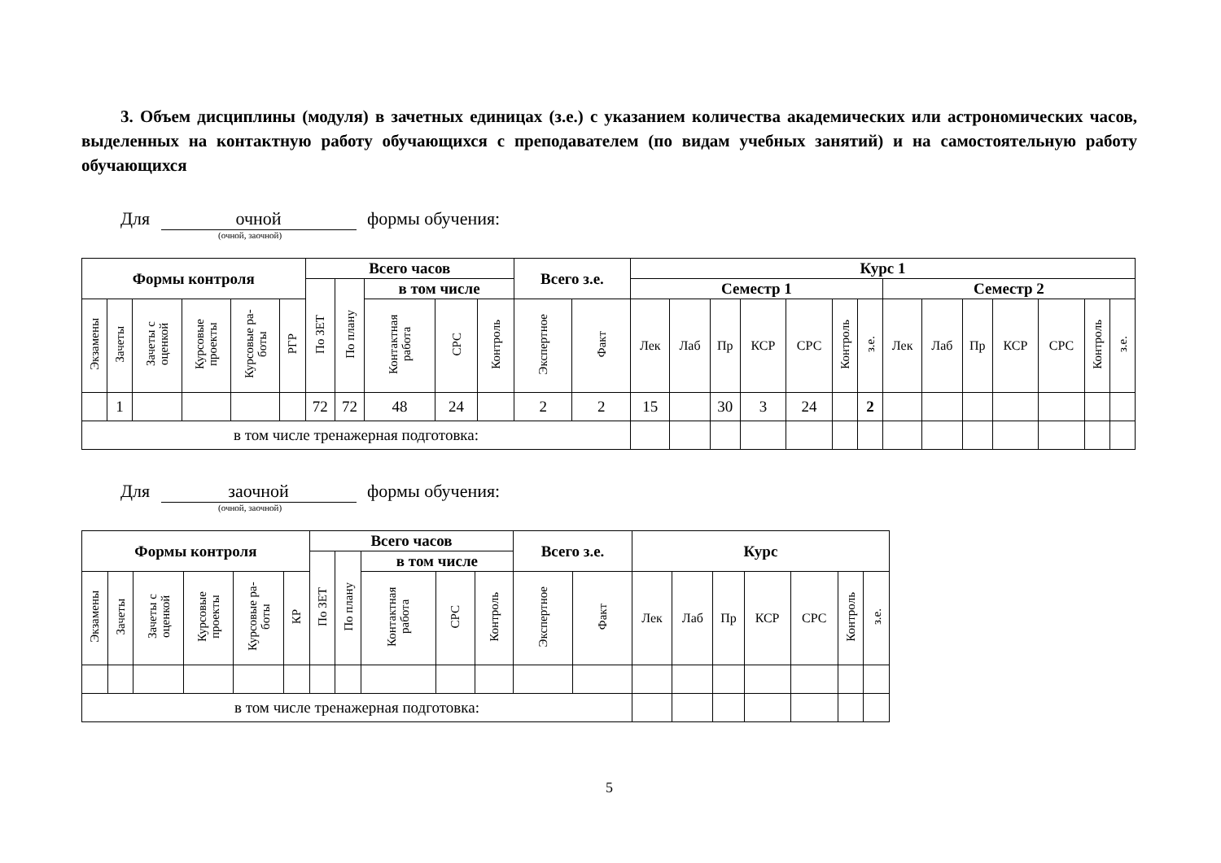3. Объем дисциплины (модуля) в зачетных единицах (з.е.) с указанием количества академических или астрономических часов, выделенных на контактную работу обучающихся с преподавателем (по видам учебных занятий) и на самостоятельную работу обучающихся
Для очной формы обучения:
(очной, заочной)
| Формы контроля | | | | | | Всего часов | | | | | Всего з.е. | | Курс 1 | | | | | | | | | | | | | |
| --- | --- | --- | --- | --- | --- | --- | --- | --- | --- | --- | --- | --- | --- | --- | --- | --- | --- | --- | --- | --- | --- | --- | --- | --- | --- | --- |
| | | | | | | По ЗЕТ | По плану | в том числе | | | | | Семестр 1 | | | | | | | Семестр 2 | | | | | | |
| Экзамены | Зачеты | Зачеты с оценкой | Курсовые проекты | Курсовые ра-боты | РГР | | | Контактная работа | СРС | Контроль | Экспертное | Факт | Лек | Лаб | Пр | КСР | СРС | Контроль | з.е. | Лек | Лаб | Пр | КСР | СРС | Контроль | з.е. |
| | 1 | | | | | 72 | 72 | 48 | 24 | | 2 | 2 | 15 | | 30 | 3 | 24 | | 2 | | | | | | | |
| в том числе тренажерная подготовка: | | | | | | | | | | | | | | | | | | | | | | | | | | |
Для заочной формы обучения:
(очной, заочной)
| Формы контроля | | | | | | Всего часов | | | | | Всего з.е. | | Курс | | | | | | |
| --- | --- | --- | --- | --- | --- | --- | --- | --- | --- | --- | --- | --- | --- | --- | --- | --- | --- | --- | --- |
| | | | | | | По ЗЕТ | По плану | в том числе | | | | | | | | | | | |
| Экзамены | Зачеты | Зачеты с оценкой | Курсовые проекты | Курсовые ра-боты | КР | | | Контактная работа | СРС | Контроль | Экспертное | Факт | Лек | Лаб | Пр | КСР | СРС | Контроль | з.е. |
| в том числе тренажерная подготовка: | | | | | | | | | | | | | | | | | | | |
5